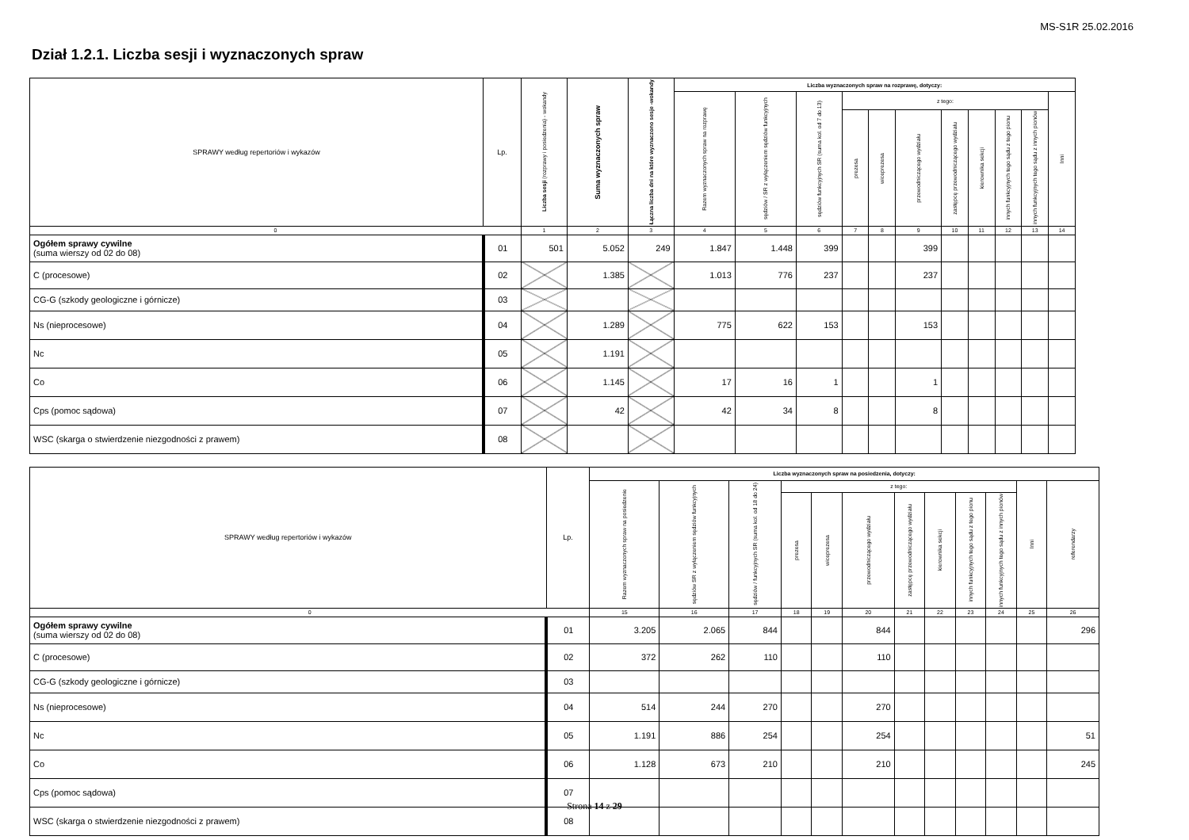MS-S1R 25.02.2016
Dział 1.2.1. Liczba sesji i wyznaczonych spraw
| SPRAWY według repertoriów i wykazów | Lp. | Liczba sesji (rozprawy i posiedzenia) - wokandy | Suma wyznaczonych spraw | Łączna liczba dni na które wyznaczono sesje -wokandy | Liczba wyznaczonych spraw na rozprawę, dotyczy: | | | | | | | | | | |
| --- | --- | --- | --- | --- | --- | --- | --- | --- | --- | --- | --- | --- | --- | --- | --- |
| | | | | | Razem wyznaczonych spraw na rozprawę | sędziów / SR z wyłączeniem sędziów funkcyjnych | sędziów funkcyjnych SR (suma kol. od 7 do 13) | z tego: | | | | | | | Inni |
| | | | | | | | | prezesa | wiceprezesa | przewodniczącego wydziału | zastępcę przewodniczącego wydziału | kierownika sekcji | innych funkcyjnych tego sądu z tego pionu | innych funkcyjnych tego sądu z innych pionów | |
| 0 | | 1 | 2 | 3 | 4 | 5 | 6 | 7 | 8 | 9 | 10 | 11 | 12 | 13 | 14 |
| Ogółem sprawy cywilne (suma wierszy od 02 do 08) | 01 | 501 | 5.052 | 249 | 1.847 | 1.448 | 399 | | | 399 | | | | | |
| C (procesowe) | 02 | | 1.385 | | 1.013 | 776 | 237 | | | 237 | | | | | |
| CG-G (szkody geologiczne i górnicze) | 03 | | | | | | | | | | | | | | |
| Ns (nieprocesowe) | 04 | | 1.289 | | 775 | 622 | 153 | | | 153 | | | | | |
| Nc | 05 | | 1.191 | | | | | | | | | | | | |
| Co | 06 | | 1.145 | | 17 | 16 | 1 | | | 1 | | | | | |
| Cps (pomoc sądowa) | 07 | | 42 | | 42 | 34 | 8 | | | 8 | | | | | |
| WSC (skarga o stwierdzenie niezgodności z prawem) | 08 | | | | | | | | | | | | | | |
| SPRAWY według repertoriów i wykazów | Lp. | Liczba wyznaczonych spraw na posiedzenia, dotyczy: | | | | | | | | | | | |
| --- | --- | --- | --- | --- | --- | --- | --- | --- | --- | --- | --- | --- | --- |
| | | Razem wyznaczonych spraw na posiedzenie | sędziów SR z wyłączeniem sędziów funkcyjnych | sędziów / funkcyjnych SR (suma kol. od 18 do 24) | z tego: | | | | | | | Inni | referendarzy |
| | | | | | prezesa | wiceprezesa | przewodniczącego wydziału | zastępcę przewodniczącego wydziału | kierownika sekcji | innych funkcyjnych tego sądu z tego pionu | innych funkcyjnych tego sądu z innych pionów | | |
| 0 | | 15 | 16 | 17 | 18 | 19 | 20 | 21 | 22 | 23 | 24 | 25 | 26 |
| Ogółem sprawy cywilne (suma wierszy od 02 do 08) | 01 | 3.205 | 2.065 | 844 | | | 844 | | | | | | 296 |
| C (procesowe) | 02 | 372 | 262 | 110 | | | 110 | | | | | | |
| CG-G (szkody geologiczne i górnicze) | 03 | | | | | | | | | | | | |
| Ns (nieprocesowe) | 04 | 514 | 244 | 270 | | | 270 | | | | | | |
| Nc | 05 | 1.191 | 886 | 254 | | | 254 | | | | | | 51 |
| Co | 06 | 1.128 | 673 | 210 | | | 210 | | | | | | 245 |
| Cps (pomoc sądowa) | 07 | | | | | | | | | | | | |
| WSC (skarga o stwierdzenie niezgodności z prawem) | 08 | | | | | | | | | | | | |
Strona 14 z 29